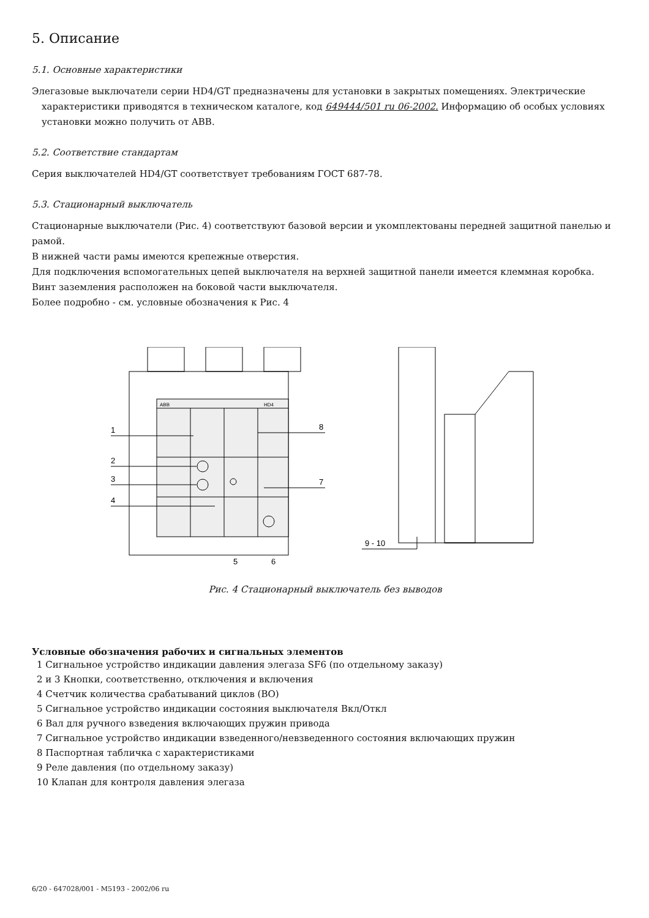5. Описание
5.1. Основные характеристики
Элегазовые выключатели серии HD4/GT предназначены для установки в закрытых помещениях. Электрические
характеристики приводятся в техническом каталоге, код 649444/501 ru 06-2002. Информацию об особых условиях установки можно получить от ABB.
5.2. Соответствие стандартам
Серия выключателей HD4/GT соответствует требованиям ГОСТ 687-78.
5.3. Стационарный выключатель
Стационарные выключатели (Рис. 4) соответствуют базовой версии и укомплектованы передней защитной панелью и рамой.
В нижней части рамы имеются крепежные отверстия.
Для подключения вспомогательных цепей выключателя на верхней защитной панели имеется клеммная коробка.
Винт заземления расположен на боковой части выключателя.
Более подробно - см. условные обозначения к Рис. 4
ABB
HD4
1
2
3
4
8
7
5
6
9 - 10
Рис. 4 Стационарный выключатель без выводов
Условные обозначения рабочих и сигнальных элементов
1 Сигнальное устройство индикации давления элегаза SF6 (по отдельному заказу)
2 и 3 Кнопки, соответственно, отключения и включения
4 Счетчик количества срабатываний циклов (ВО)
5 Сигнальное устройство индикации состояния выключателя Вкл/Откл
6 Вал для ручного взведения включающих пружин привода
7 Сигнальное устройство индикации взведенного/невзведенного состояния включающих пружин
8 Паспортная табличка с характеристиками
9 Реле давления (по отдельному заказу)
10 Клапан для контроля давления элегаза
6/20 - 647028/001 - M5193 - 2002/06 ru